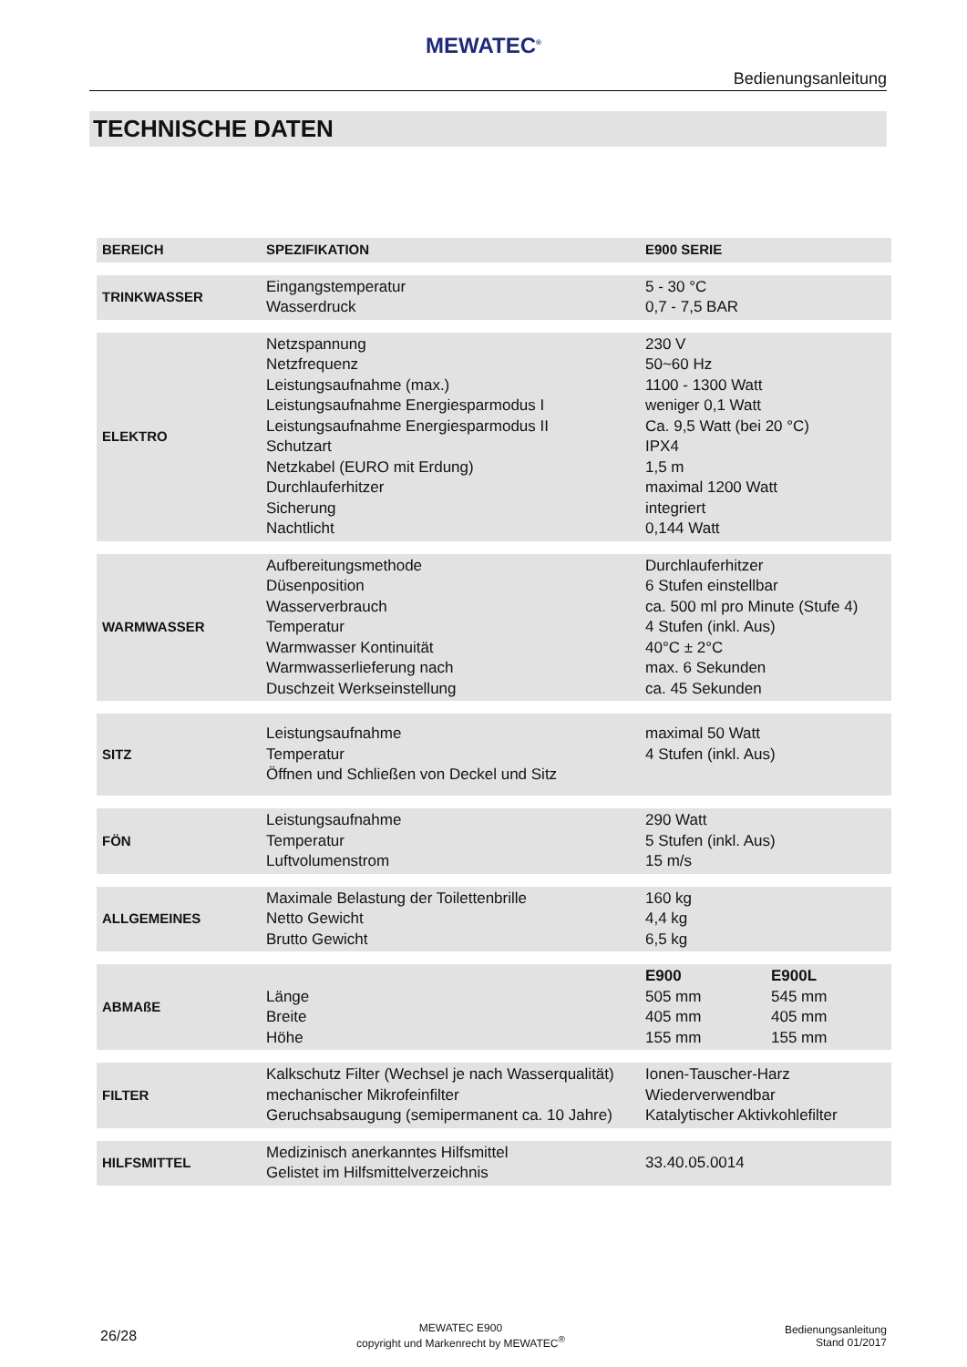MEWATEC<sup>®</sup>
Bedienungsanleitung
TECHNISCHE DATEN
| BEREICH | SPEZIFIKATION | E900 SERIE | |
| --- | --- | --- | --- |
| TRINKWASSER | Eingangstemperatur Wasserdruck | 5 - 30 °C 0,7 - 7,5 BAR | |
| ELEKTRO | Netzspannung Netzfrequenz Leistungsaufnahme (max.) Leistungsaufnahme Energiesparmodus I Leistungsaufnahme Energiesparmodus II Schutzart Netzkabel (EURO mit Erdung) Durchlauferhitzer Sicherung Nachtlicht | 230 V 50~60 Hz 1100 - 1300 Watt weniger 0,1 Watt Ca. 9,5 Watt (bei 20 °C) IPX4 1,5 m maximal 1200 Watt integriert 0,144 Watt | |
| WARMWASSER | Aufbereitungsmethode Düsenposition Wasserverbrauch Temperatur Warmwasser Kontinuität Warmwasserlieferung nach Duschzeit Werkseinstellung | Durchlauferhitzer 6 Stufen einstellbar ca. 500 ml pro Minute (Stufe 4) 4 Stufen (inkl. Aus) 40°C ± 2°C max. 6 Sekunden ca. 45 Sekunden | |
| SITZ | Leistungsaufnahme Temperatur Öffnen und Schließen von Deckel und Sitz | maximal 50 Watt 4 Stufen (inkl. Aus) | |
| FÖN | Leistungsaufnahme Temperatur Luftvolumenstrom | 290 Watt 5 Stufen (inkl. Aus) 15 m/s | |
| ALLGEMEINES | Maximale Belastung der Toilettenbrille Netto Gewicht Brutto Gewicht | 160 kg 4,4 kg 6,5 kg | |
| ABMAßE | Länge Breite Höhe | E900 505 mm 405 mm 155 mm | E900L 545 mm 405 mm 155 mm |
| FILTER | Kalkschutz Filter (Wechsel je nach Wasserqualität) mechanischer Mikrofeinfilter Geruchsabsaugung (semipermanent ca. 10 Jahre) | Ionen-Tauscher-Harz Wiederverwendbar Katalytischer Aktivkohlefilter | |
| HILFSMITTEL | Medizinisch anerkanntes Hilfsmittel Gelistet im Hilfsmittelverzeichnis | 33.40.05.0014 | |
26/28
MEWATEC E900
copyright und Markenrecht by MEWATEC<sup>®</sup>
Bedienungsanleitung
Stand 01/2017